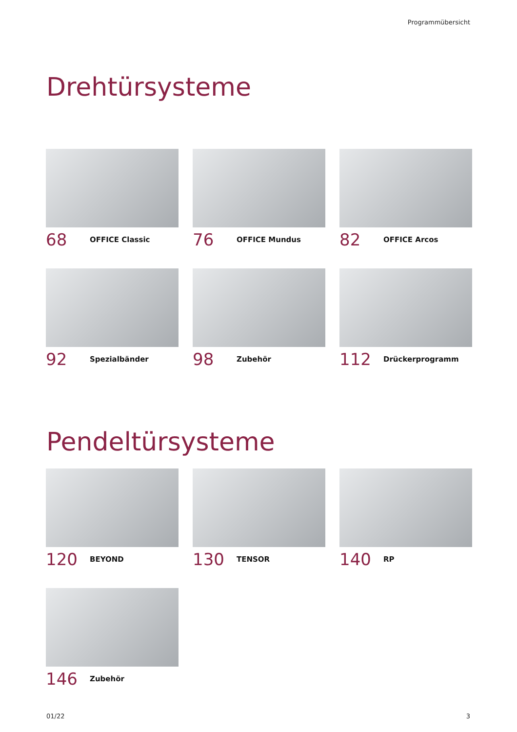Programmübersicht
Drehtürsysteme
68 OFFICE Classic
76 OFFICE Mundus
82 OFFICE Arcos
92 Spezialbänder
98 Zubehör
112 Drückerprogramm
Pendeltürsysteme
120 BEYOND
130 TENSOR
140 RP
146 Zubehör
01/22 3